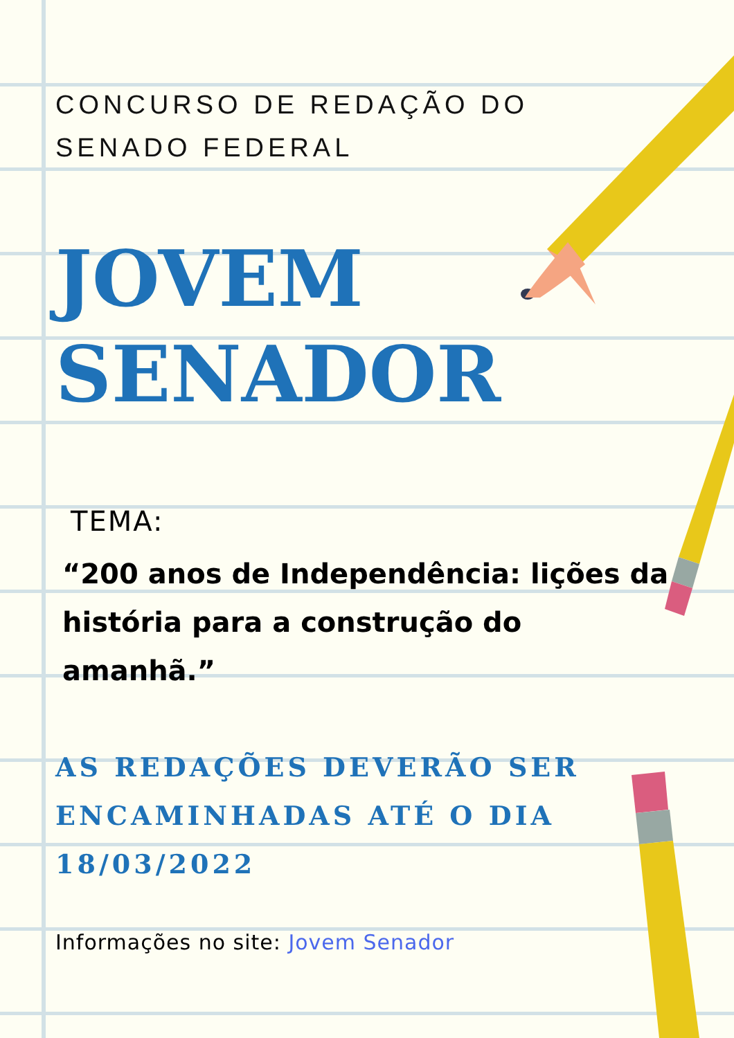CONCURSO DE REDAÇÃO DO SENADO FEDERAL
JOVEM SENADOR
TEMA:
“200 anos de Independência: lições da história para a construção do amanhã.”
AS REDAÇÕES DEVERÃO SER ENCAMINHADAS ATÉ O DIA 18/03/2022
Informações no site: Jovem Senador